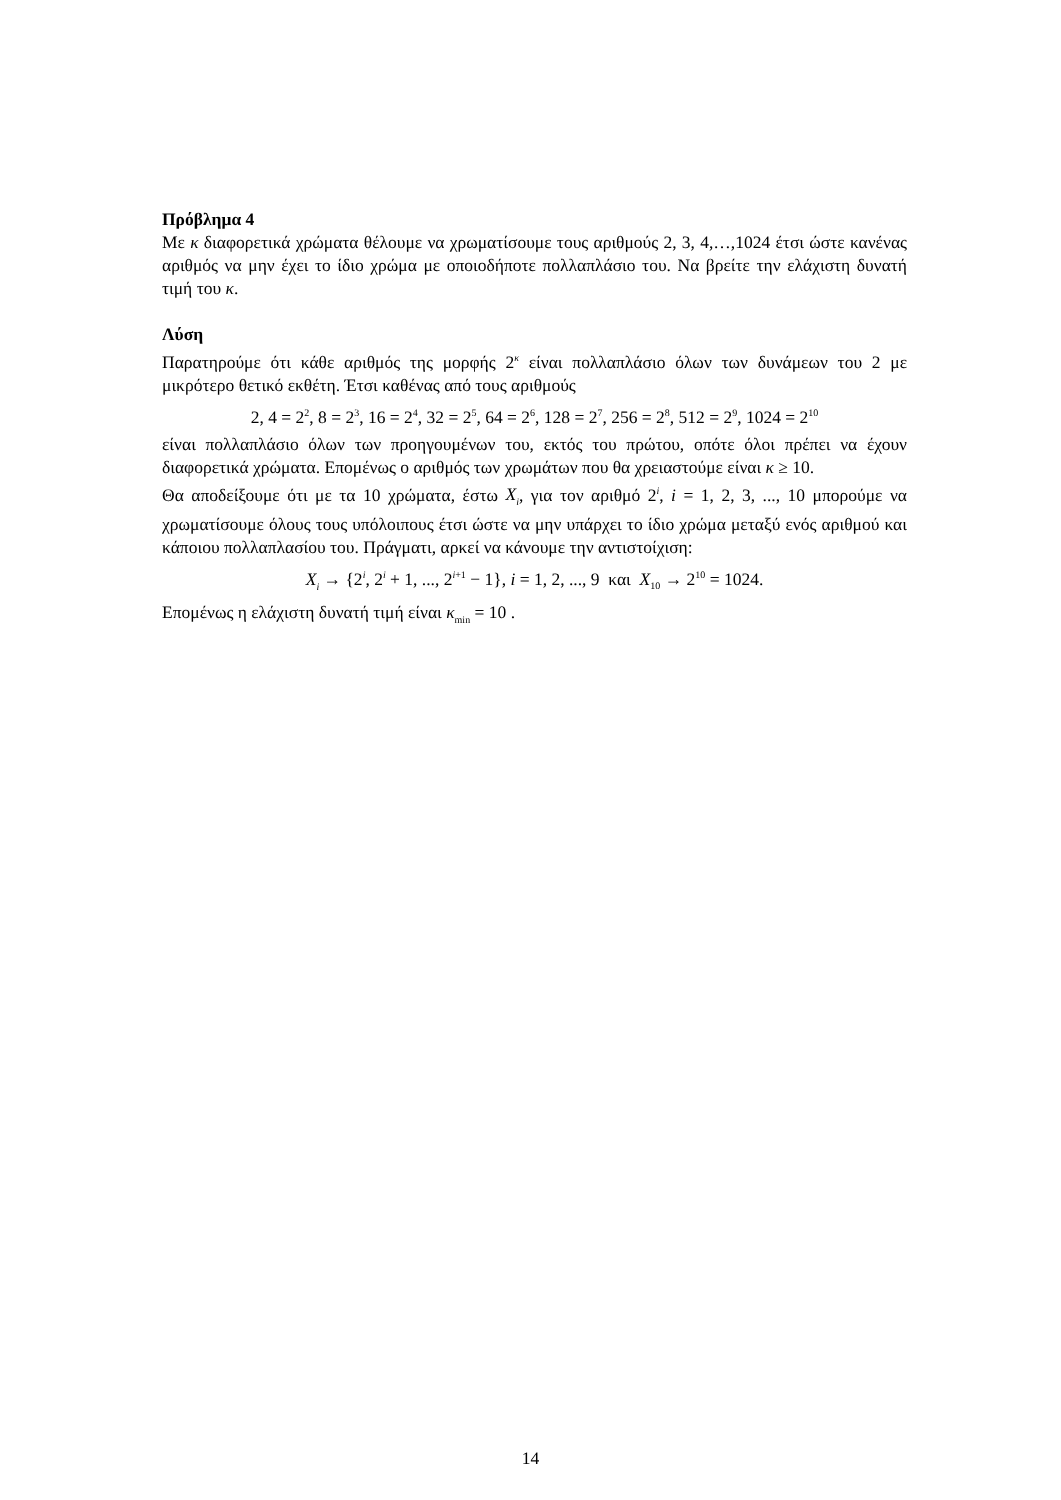Πρόβλημα 4
Με κ διαφορετικά χρώματα θέλουμε να χρωματίσουμε τους αριθμούς 2, 3, 4,…,1024 έτσι ώστε κανένας αριθμός να μην έχει το ίδιο χρώμα με οποιοδήποτε πολλαπλάσιο του. Να βρείτε την ελάχιστη δυνατή τιμή του κ.
Λύση
Παρατηρούμε ότι κάθε αριθμός της μορφής 2<sup>κ</sup> είναι πολλαπλάσιο όλων των δυνάμεων του 2 με μικρότερο θετικό εκθέτη. Έτσι καθένας από τους αριθμούς
2, 4 = 2<sup>2</sup>, 8 = 2<sup>3</sup>, 16 = 2<sup>4</sup>, 32 = 2<sup>5</sup>, 64 = 2<sup>6</sup>, 128 = 2<sup>7</sup>, 256 = 2<sup>8</sup>, 512 = 2<sup>9</sup>, 1024 = 2<sup>10</sup>
είναι πολλαπλάσιο όλων των προηγουμένων του, εκτός του πρώτου, οπότε όλοι πρέπει να έχουν διαφορετικά χρώματα. Επομένως ο αριθμός των χρωμάτων που θα χρειαστούμε είναι κ ≥ 10.
Θα αποδείξουμε ότι με τα 10 χρώματα, έστω X<sub>i</sub>, για τον αριθμό 2<sup>i</sup>, i = 1, 2, 3, ..., 10 μπορούμε να χρωματίσουμε όλους τους υπόλοιπους έτσι ώστε να μην υπάρχει το ίδιο χρώμα μεταξύ ενός αριθμού και κάποιου πολλαπλασίου του. Πράγματι, αρκεί να κάνουμε την αντιστοίχιση:
X<sub>i</sub> → {2<sup>i</sup>, 2<sup>i</sup> + 1, ..., 2<sup>i+1</sup> − 1}, i = 1, 2, ..., 9 και X<sub>10</sub> → 2<sup>10</sup> = 1024.
Επομένως η ελάχιστη δυνατή τιμή είναι κ<sub>min</sub> = 10 .
14